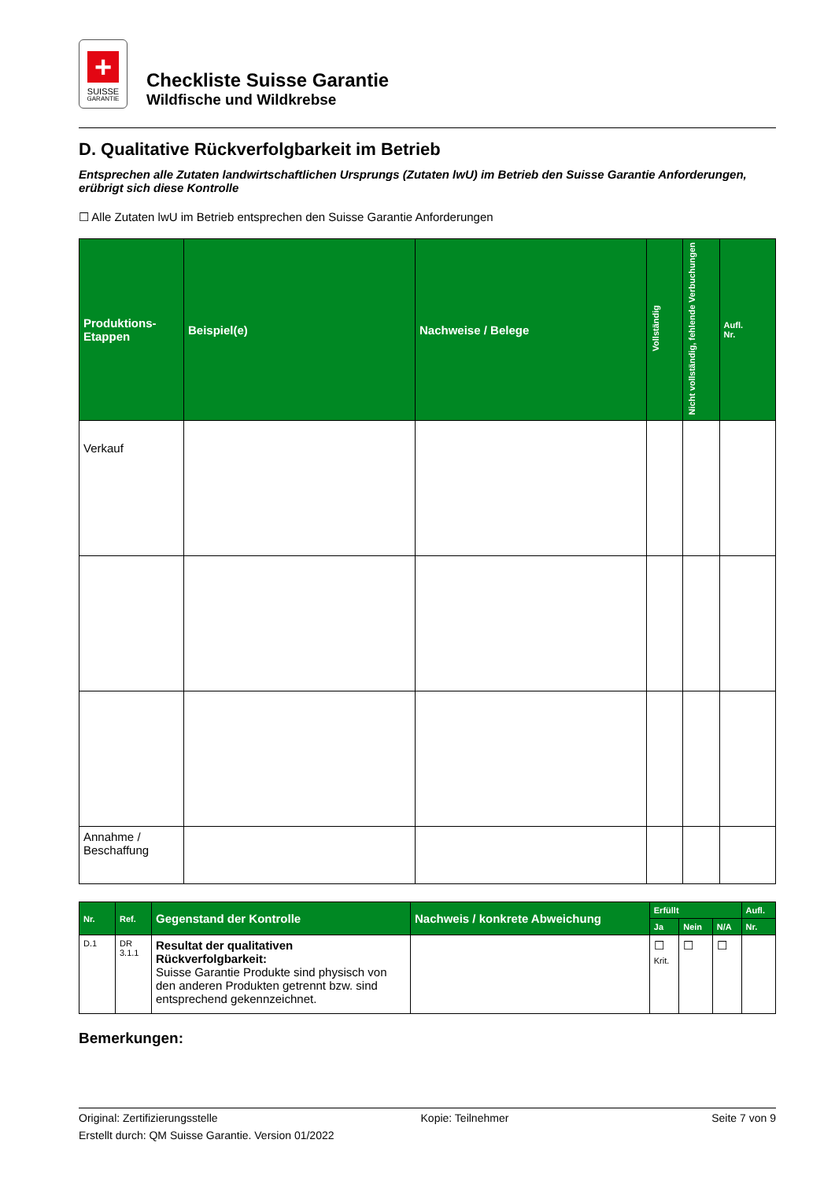+
SUISSE
GARANTIE
Checkliste Suisse Garantie
Wildfische und Wildkrebse
D. Qualitative Rückverfolgbarkeit im Betrieb
Entsprechen alle Zutaten landwirtschaftlichen Ursprungs (Zutaten lwU) im Betrieb den Suisse Garantie Anforderungen, erübrigt sich diese Kontrolle
☐ Alle Zutaten lwU im Betrieb entsprechen den Suisse Garantie Anforderungen
| Produktions- Etappen | Beispiel(e) | Nachweise / Belege | Vollständig | Nicht vollständig, fehlende Verbuchungen | Aufl. Nr. |
| --- | --- | --- | --- | --- | --- |
| Verkauf | | | | | |
| Annahme / Beschaffung | | | | | |
| Nr. | Ref. | Gegenstand der Kontrolle | Nachweis / konkrete Abweichung | Erfüllt | | | Aufl. |
| --- | --- | --- | --- | --- | --- | --- | --- |
| | | | | Ja | Nein | N/A | Nr. |
| D.1 | DR 3.1.1 | Resultat der qualitativen Rückverfolgbarkeit: Suisse Garantie Produkte sind physisch von den anderen Produkten getrennt bzw. sind entsprechend gekennzeichnet. | | ☐ Krit. | ☐ | ☐ | |
Bemerkungen:
Original: Zertifizierungsstelle Kopie: Teilnehmer Seite 7 von 9
Erstellt durch: QM Suisse Garantie. Version 01/2022